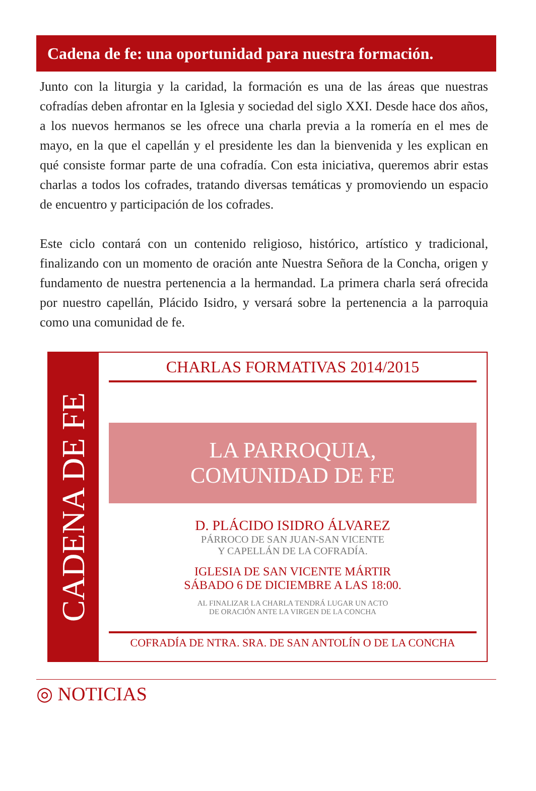Cadena de fe: una oportunidad para nuestra formación.
Junto con la liturgia y la caridad, la formación es una de las áreas que nuestras cofradías deben afrontar en la Iglesia y sociedad del siglo XXI. Desde hace dos años, a los nuevos hermanos se les ofrece una charla previa a la romería en el mes de mayo, en la que el capellán y el presidente les dan la bienvenida y les explican en qué consiste formar parte de una cofradía. Con esta iniciativa, queremos abrir estas charlas a todos los cofrades, tratando diversas temáticas y promoviendo un espacio de encuentro y participación de los cofrades.
Este ciclo contará con un contenido religioso, histórico, artístico y tradicional, finalizando con un momento de oración ante Nuestra Señora de la Concha, origen y fundamento de nuestra pertenencia a la hermandad. La primera charla será ofrecida por nuestro capellán, Plácido Isidro, y versará sobre la pertenencia a la parroquia como una comunidad de fe.
CADENA DE FE
CHARLAS FORMATIVAS 2014/2015
LA PARROQUIA,
COMUNIDAD DE FE
D. PLÁCIDO ISIDRO ÁLVAREZ
PÁRROCO DE SAN JUAN-SAN VICENTE
Y CAPELLÁN DE LA COFRADÍA.
IGLESIA DE SAN VICENTE MÁRTIR
SÁBADO 6 DE DICIEMBRE A LAS 18:00.
AL FINALIZAR LA CHARLA TENDRÁ LUGAR UN ACTO
DE ORACIÓN ANTE LA VIRGEN DE LA CONCHA
COFRADÍA DE NTRA. SRA. DE SAN ANTOLÍN O DE LA CONCHA
◎ NOTICIAS